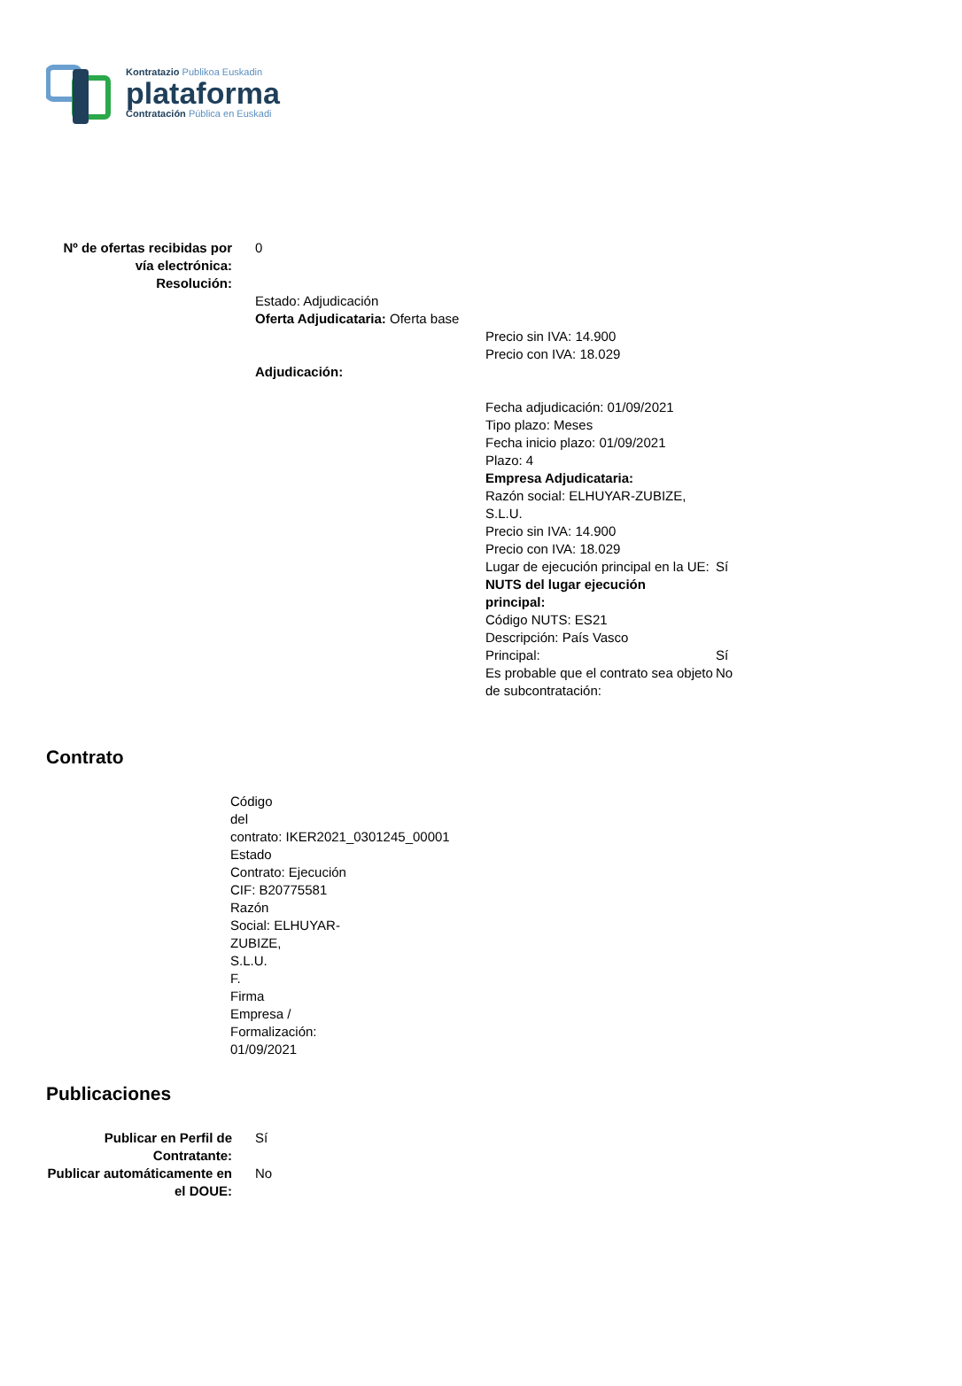Kontratazio Publikoa Euskadin
plataforma
Contratación Pública en Euskadi
| Nº de ofertas recibidas por vía electrónica: | 0 |
| Resolución: | |
| | Estado: Adjudicación Oferta Adjudicataria: Oferta base / Precio sin IVA: 14.900 Precio con IVA: 18.029 / Adjudicación: / Fecha adjudicación: 01/09/2021 Tipo plazo: Meses Fecha inicio plazo: 01/09/2021 Plazo: 4 Empresa Adjudicataria: Razón social: ELHUYAR-ZUBIZE, S.L.U. Precio sin IVA: 14.900 Precio con IVA: 18.029 / / / Lugar de ejecución principal en la UE: / Sí / / NUTS del lugar ejecución principal: Código NUTS: ES21 Descripción: País Vasco / / / Principal: / Sí / / Es probable que el contrato sea objeto de subcontratación: / No / |
Contrato
Código
del
contrato: IKER2021_0301245_00001
Estado
Contrato: Ejecución
CIF: B20775581
Razón
Social: ELHUYAR-
ZUBIZE,
S.L.U.
F.
Firma
Empresa /
Formalización: 01/09/2021
Publicaciones
| Publicar en Perfil de Contratante: | Sí |
| Publicar automáticamente en el DOUE: | No |